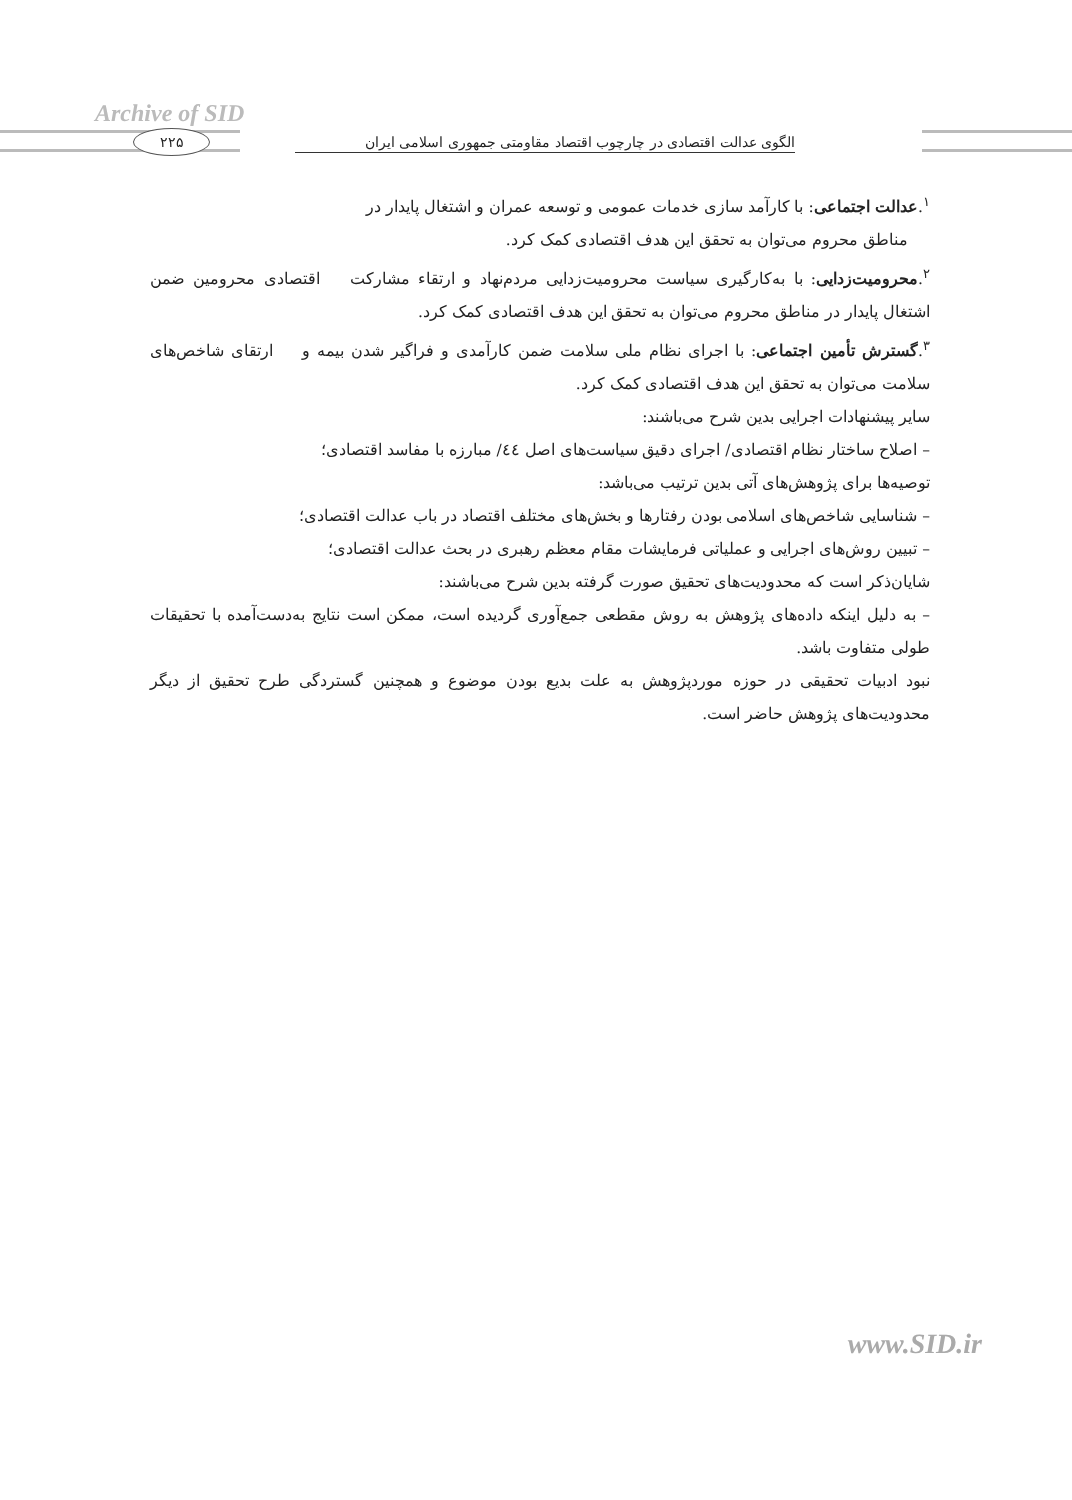Archive of SID
۲۲۵
الگوی عدالت اقتصادی در چارچوب اقتصاد مقاومتی جمهوری اسلامی ایران
<sup>۱</sup>.عدالت اجتماعی: با کارآمد سازی خدمات عمومی و توسعه عمران و اشتغال پایدار در
مناطق محروم می‌توان به تحقق این هدف اقتصادی کمک کرد.
<sup>۲</sup>.محرومیت‌زدایی: با به‌کارگیری سیاست محرومیت‌زدایی مردم‌نهاد و ارتقاء مشارکت اقتصادی محرومین ضمن اشتغال پایدار در مناطق محروم می‌توان به تحقق این هدف اقتصادی کمک کرد.
<sup>۳</sup>.گسترش تأمین اجتماعی: با اجرای نظام ملی سلامت ضمن کارآمدی و فراگیر شدن بیمه و ارتقای شاخص‌های سلامت می‌توان به تحقق این هدف اقتصادی کمک کرد.
سایر پیشنهادات اجرایی بدین شرح می‌باشند:
– اصلاح ساختار نظام اقتصادی/ اجرای دقیق سیاست‌های اصل ٤٤/ مبارزه با مفاسد اقتصادی؛
توصیه‌ها برای پژوهش‌های آتی بدین ترتیب می‌باشد:
– شناسایی شاخص‌های اسلامی بودن رفتارها و بخش‌های مختلف اقتصاد در باب عدالت اقتصادی؛
– تبیین روش‌های اجرایی و عملیاتی فرمایشات مقام معظم رهبری در بحث عدالت اقتصادی؛
شایان‌ذکر است که محدودیت‌های تحقیق صورت گرفته بدین شرح می‌باشند:
– به دلیل اینکه داده‌های پژوهش به روش مقطعی جمع‌آوری گردیده است، ممکن است نتایج به‌دست‌آمده با تحقیقات طولی متفاوت باشد.
نبود ادبیات تحقیقی در حوزه موردپژوهش به علت بدیع بودن موضوع و همچنین گستردگی طرح تحقیق از دیگر محدودیت‌های پژوهش حاضر است.
www.SID.ir